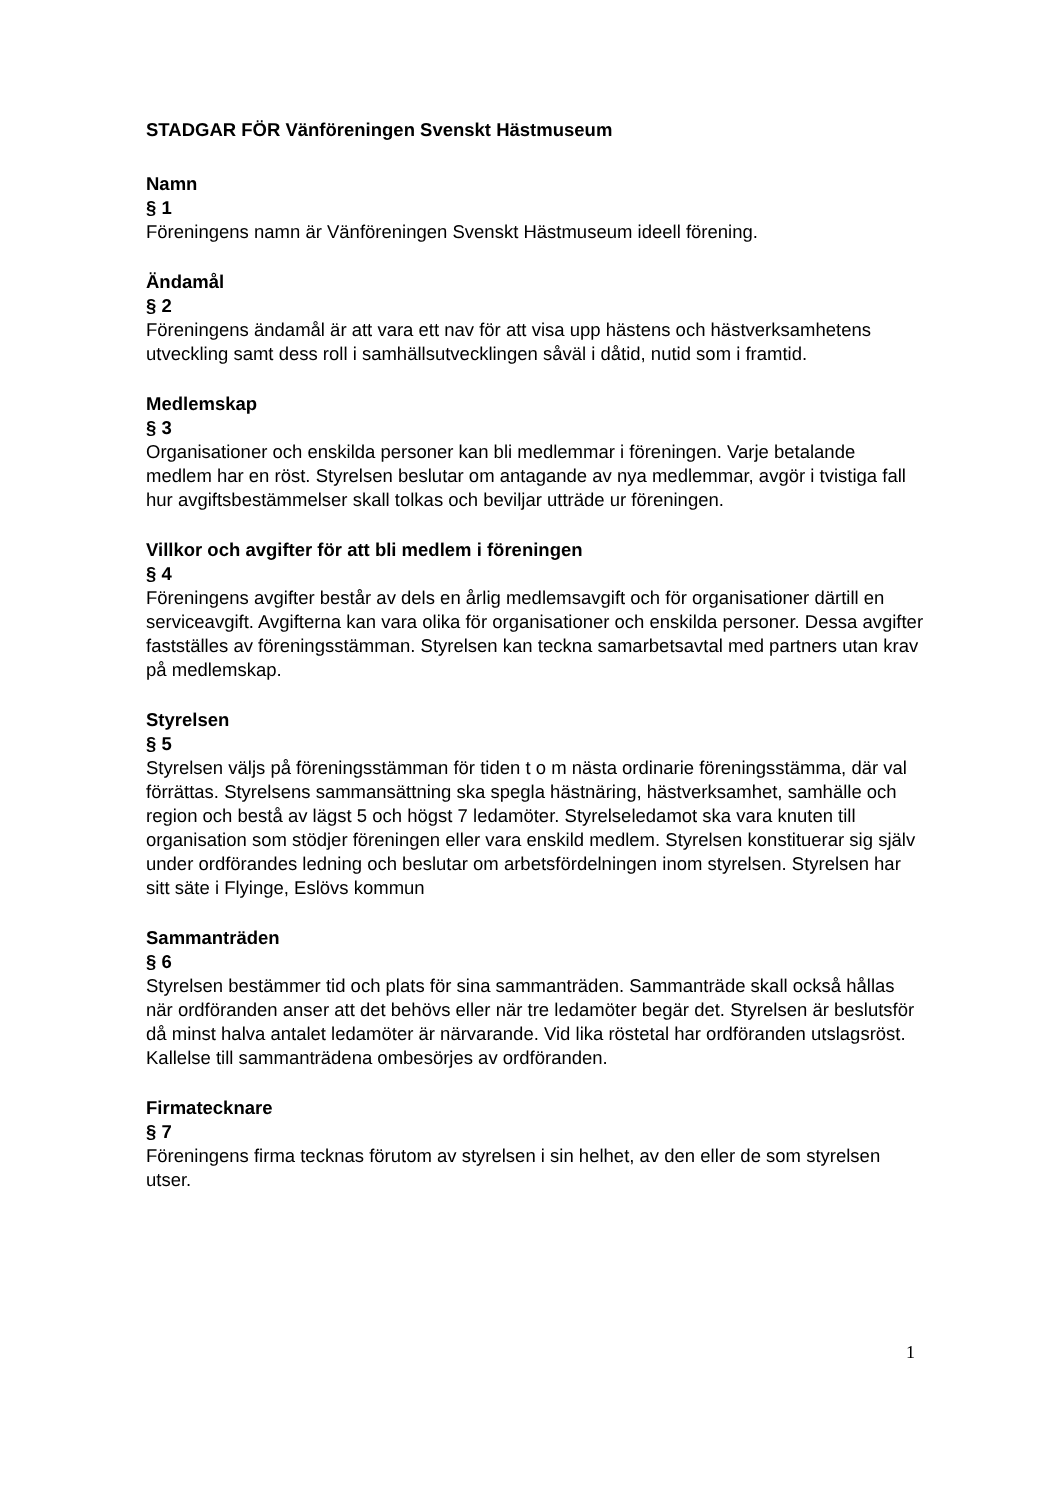STADGAR FÖR Vänföreningen Svenskt Hästmuseum
Namn
§ 1
Föreningens namn är Vänföreningen Svenskt Hästmuseum ideell förening.
Ändamål
§ 2
Föreningens ändamål är att vara ett nav för att visa upp hästens och hästverksamhetens utveckling samt dess roll i samhällsutvecklingen såväl i dåtid, nutid som i framtid.
Medlemskap
§ 3
Organisationer och enskilda personer kan bli medlemmar i föreningen. Varje betalande medlem har en röst. Styrelsen beslutar om antagande av nya medlemmar, avgör i tvistiga fall hur avgiftsbestämmelser skall tolkas och beviljar utträde ur föreningen.
Villkor och avgifter för att bli medlem i föreningen
§ 4
Föreningens avgifter består av dels en årlig medlemsavgift och för organisationer därtill en serviceavgift. Avgifterna kan vara olika för organisationer och enskilda personer. Dessa avgifter fastställes av föreningsstämman. Styrelsen kan teckna samarbetsavtal med partners utan krav på medlemskap.
Styrelsen
§ 5
Styrelsen väljs på föreningsstämman för tiden t o m nästa ordinarie föreningsstämma, där val förrättas. Styrelsens sammansättning ska spegla hästnäring, hästverksamhet, samhälle och region och bestå av lägst 5 och högst 7 ledamöter. Styrelseledamot ska vara knuten till organisation som stödjer föreningen eller vara enskild medlem. Styrelsen konstituerar sig själv under ordförandes ledning och beslutar om arbetsfördelningen inom styrelsen. Styrelsen har sitt säte i Flyinge, Eslövs kommun
Sammanträden
§ 6
Styrelsen bestämmer tid och plats för sina sammanträden. Sammanträde skall också hållas när ordföranden anser att det behövs eller när tre ledamöter begär det. Styrelsen är beslutsför då minst halva antalet ledamöter är närvarande. Vid lika röstetal har ordföranden utslagsröst. Kallelse till sammanträdena ombesörjes av ordföranden.
Firmatecknare
§ 7
Föreningens firma tecknas förutom av styrelsen i sin helhet, av den eller de som styrelsen utser.
1